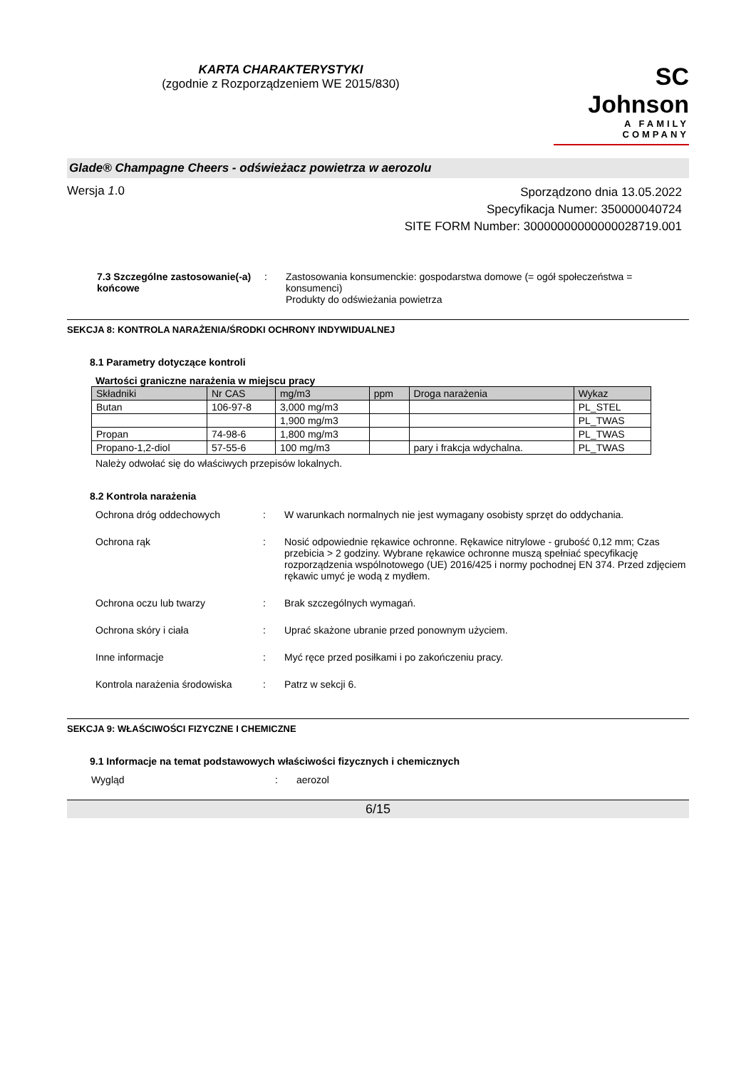KARTA CHARAKTERYSTYKI
(zgodnie z Rozporządzeniem WE 2015/830)
SC Johnson
A FAMILY COMPANY
Glade® Champagne Cheers - odświeżacz powietrza w aerozolu
Wersja 1.0
Sporządzono dnia 13.05.2022
Specyfikacja Numer: 350000040724
SITE FORM Number: 30000000000000028719.001
7.3 Szczególne zastosowanie(-a) końcowe
: Zastosowania konsumenckie: gospodarstwa domowe (= ogół społeczeństwa = konsumenci)
Produkty do odświeżania powietrza
SEKCJA 8: KONTROLA NARAŻENIA/ŚRODKI OCHRONY INDYWIDUALNEJ
8.1 Parametry dotyczące kontroli
Wartości graniczne narażenia w miejscu pracy
| Składniki | Nr CAS | mg/m3 | ppm | Droga narażenia | Wykaz |
| --- | --- | --- | --- | --- | --- |
| Butan | 106-97-8 | 3,000 mg/m3 | | | PL_STEL |
| | | 1,900 mg/m3 | | | PL_TWAS |
| Propan | 74-98-6 | 1,800 mg/m3 | | | PL_TWAS |
| Propano-1,2-diol | 57-55-6 | 100 mg/m3 | | pary i frakcja wdychalna. | PL_TWAS |
Należy odwołać się do właściwych przepisów lokalnych.
8.2 Kontrola narażenia
Ochrona dróg oddechowych : W warunkach normalnych nie jest wymagany osobisty sprzęt do oddychania.
Ochrona rąk : Nosić odpowiednie rękawice ochronne. Rękawice nitrylowe - grubość 0,12 mm; Czas przebicia > 2 godziny. Wybrane rękawice ochronne muszą spełniać specyfikację rozporządzenia wspólnotowego (UE) 2016/425 i normy pochodnej EN 374. Przed zdjęciem rękawic umyć je wodą z mydłem.
Ochrona oczu lub twarzy : Brak szczególnych wymagań.
Ochrona skóry i ciała : Uprać skażone ubranie przed ponownym użyciem.
Inne informacje : Myć ręce przed posiłkami i po zakończeniu pracy.
Kontrola narażenia środowiska
: Patrz w sekcji 6.
SEKCJA 9: WŁAŚCIWOŚCI FIZYCZNE I CHEMICZNE
9.1 Informacje na temat podstawowych właściwości fizycznych i chemicznych
Wygląd : aerozol
6/15